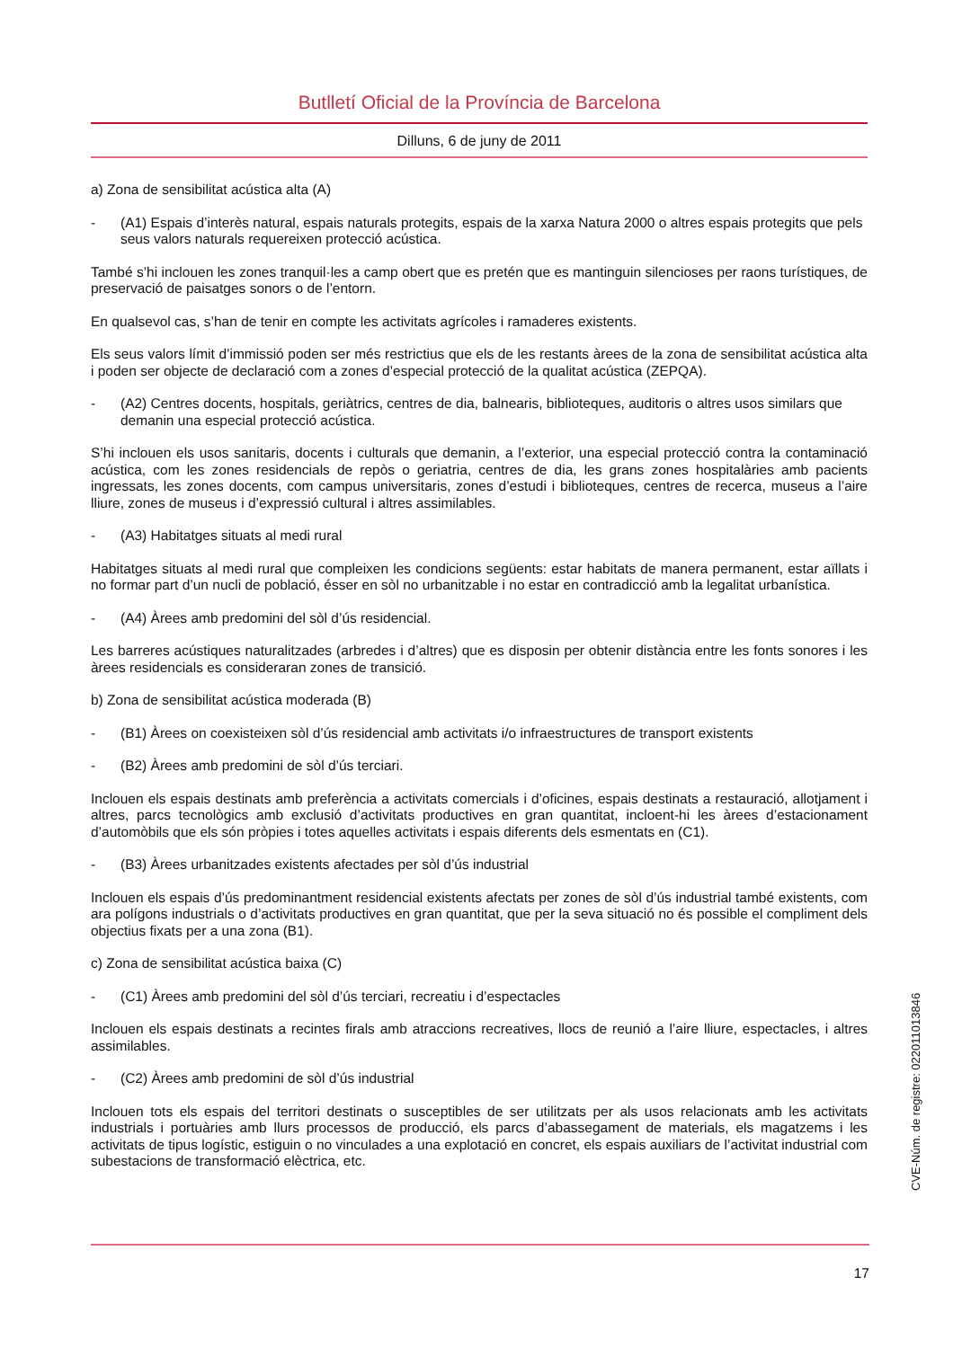Butlletí Oficial de la Província de Barcelona
Dilluns, 6 de juny de 2011
a) Zona de sensibilitat acústica alta (A)
- (A1) Espais d’interès natural, espais naturals protegits, espais de la xarxa Natura 2000 o altres espais protegits que pels seus valors naturals requereixen protecció acústica.
També s’hi inclouen les zones tranquil·les a camp obert que es pretén que es mantinguin silencioses per raons turístiques, de preservació de paisatges sonors o de l’entorn.
En qualsevol cas, s’han de tenir en compte les activitats agrícoles i ramaderes existents.
Els seus valors límit d’immissió poden ser més restrictius que els de les restants àrees de la zona de sensibilitat acústica alta i poden ser objecte de declaració com a zones d’especial protecció de la qualitat acústica (ZEPQA).
- (A2) Centres docents, hospitals, geriàtrics, centres de dia, balnearis, biblioteques, auditoris o altres usos similars que demanin una especial protecció acústica.
S’hi inclouen els usos sanitaris, docents i culturals que demanin, a l’exterior, una especial protecció contra la contaminació acústica, com les zones residencials de repòs o geriatria, centres de dia, les grans zones hospitalàries amb pacients ingressats, les zones docents, com campus universitaris, zones d’estudi i biblioteques, centres de recerca, museus a l’aire lliure, zones de museus i d’expressió cultural i altres assimilables.
- (A3) Habitatges situats al medi rural
Habitatges situats al medi rural que compleixen les condicions següents: estar habitats de manera permanent, estar aïllats i no formar part d’un nucli de població, ésser en sòl no urbanitzable i no estar en contradicció amb la legalitat urbanística.
- (A4) Àrees amb predomini del sòl d’ús residencial.
Les barreres acústiques naturalitzades (arbredes i d’altres) que es disposin per obtenir distància entre les fonts sonores i les àrees residencials es consideraran zones de transició.
b) Zona de sensibilitat acústica moderada (B)
- (B1) Àrees on coexisteixen sòl d’ús residencial amb activitats i/o infraestructures de transport existents
- (B2) Àrees amb predomini de sòl d’ús terciari.
Inclouen els espais destinats amb preferència a activitats comercials i d’oficines, espais destinats a restauració, allotjament i altres, parcs tecnològics amb exclusió d’activitats productives en gran quantitat, incloent-hi les àrees d’estacionament d’automòbils que els són pròpies i totes aquelles activitats i espais diferents dels esmentats en (C1).
- (B3) Àrees urbanitzades existents afectades per sòl d’ús industrial
Inclouen els espais d’ús predominantment residencial existents afectats per zones de sòl d’ús industrial també existents, com ara polígons industrials o d’activitats productives en gran quantitat, que per la seva situació no és possible el compliment dels objectius fixats per a una zona (B1).
c) Zona de sensibilitat acústica baixa (C)
- (C1) Àrees amb predomini del sòl d’ús terciari, recreatiu i d’espectacles
Inclouen els espais destinats a recintes firals amb atraccions recreatives, llocs de reunió a l’aire lliure, espectacles, i altres assimilables.
- (C2) Àrees amb predomini de sòl d’ús industrial
Inclouen tots els espais del territori destinats o susceptibles de ser utilitzats per als usos relacionats amb les activitats industrials i portuàries amb llurs processos de producció, els parcs d’abassegament de materials, els magatzems i les activitats de tipus logístic, estiguin o no vinculades a una explotació en concret, els espais auxiliars de l’activitat industrial com subestacions de transformació elèctrica, etc.
CVE-Núm. de registre: 022011013846
17